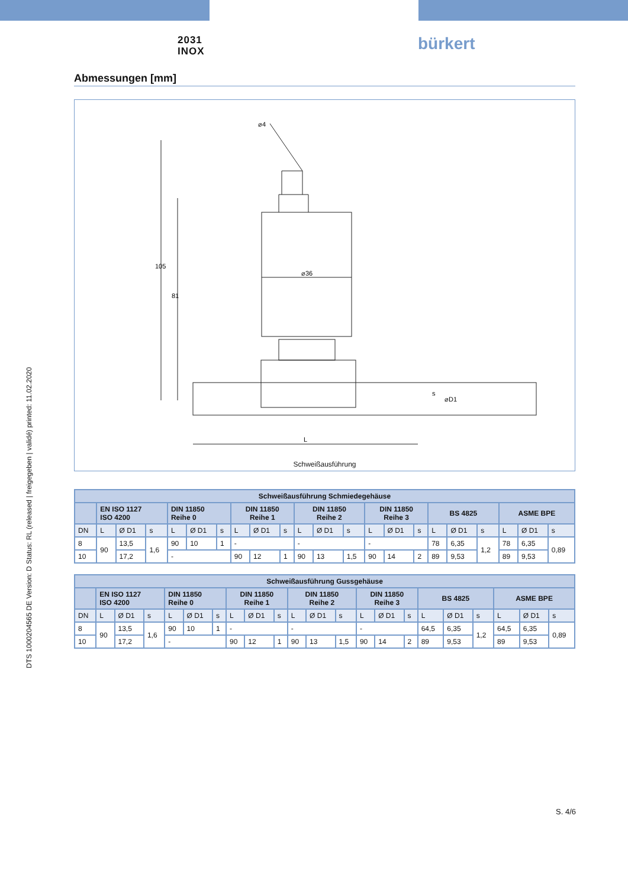2031
INOX
bürkert
DTS 1000204565 DE Version: D Status: RL (released | freigegeben | validé) printed: 11.02.2020
Abmessungen [mm]
⌀36
105
81
L
⌀D1
s
⌀4
Schweißausführung
| Schweißausführung Schmiedegehäuse | | | | | | | | | | | | | | | | | | | | | |
| --- | --- | --- | --- | --- | --- | --- | --- | --- | --- | --- | --- | --- | --- | --- | --- | --- | --- | --- | --- | --- | --- |
| | EN ISO 1127 ISO 4200 | | | DIN 11850 Reihe 0 | | | DIN 11850 Reihe 1 | | | DIN 11850 Reihe 2 | | | DIN 11850 Reihe 3 | | | BS 4825 | | | ASME BPE | | |
| DN | L | Ø D1 | s | L | Ø D1 | s | L | Ø D1 | s | L | Ø D1 | s | L | Ø D1 | s | L | Ø D1 | s | L | Ø D1 | s |
| 8 | 90 | 13,5 | 1,6 | 90 | 10 | 1 | - | | | - | | | - | | | 78 | 6,35 | 1,2 | 78 | 6,35 | 0,89 |
| 10 | | 17,2 | | - | | | 90 | 12 | 1 | 90 | 13 | 1,5 | 90 | 14 | 2 | 89 | 9,53 | | 89 | 9,53 | |
| Schweißausführung Gussgehäuse | | | | | | | | | | | | | | | | | | | | | |
| --- | --- | --- | --- | --- | --- | --- | --- | --- | --- | --- | --- | --- | --- | --- | --- | --- | --- | --- | --- | --- | --- |
| | EN ISO 1127 ISO 4200 | | | DIN 11850 Reihe 0 | | | DIN 11850 Reihe 1 | | | DIN 11850 Reihe 2 | | | DIN 11850 Reihe 3 | | | BS 4825 | | | ASME BPE | | |
| DN | L | Ø D1 | s | L | Ø D1 | s | L | Ø D1 | s | L | Ø D1 | s | L | Ø D1 | s | L | Ø D1 | s | L | Ø D1 | s |
| 8 | 90 | 13,5 | 1,6 | 90 | 10 | 1 | - | | | - | | | - | | | 64,5 | 6,35 | 1,2 | 64,5 | 6,35 | 0,89 |
| 10 | | 17,2 | | - | | | 90 | 12 | 1 | 90 | 13 | 1,5 | 90 | 14 | 2 | 89 | 9,53 | | 89 | 9,53 | |
S. 4/6